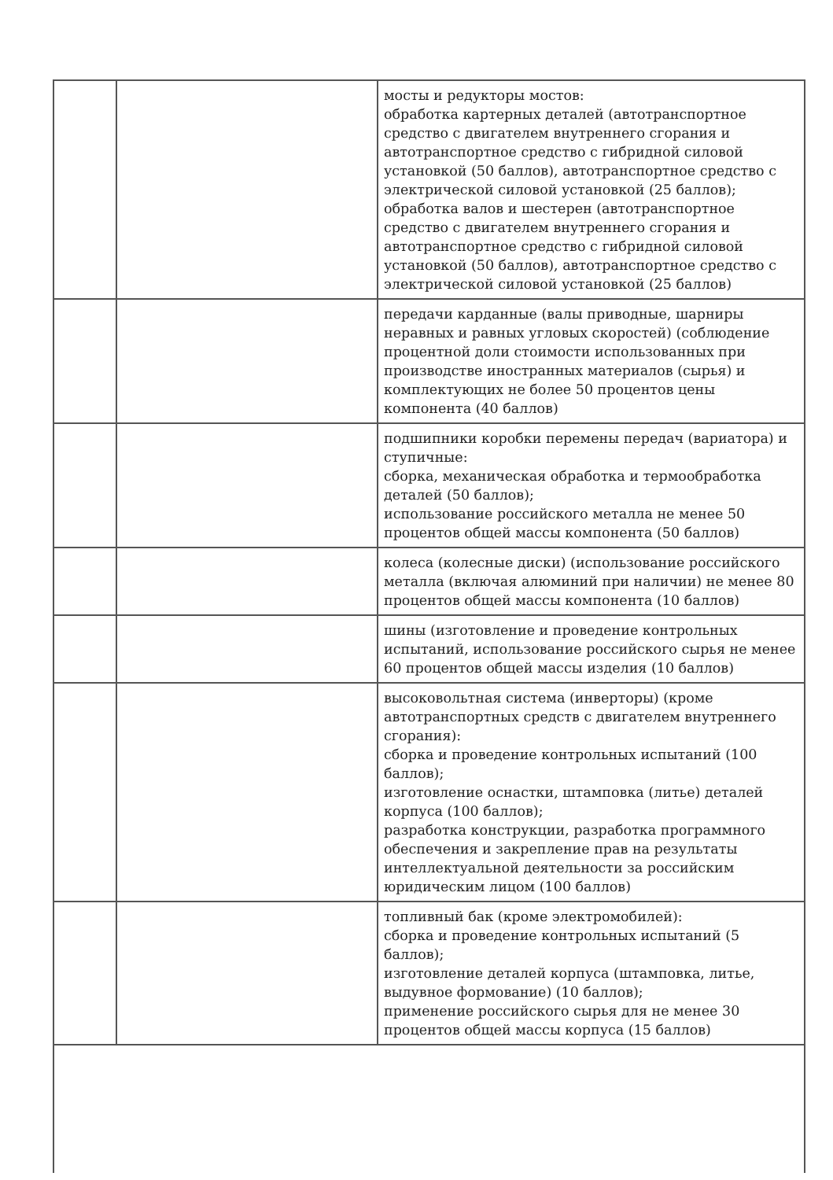| | | мосты и редукторы мостов: обработка картерных деталей (автотранспортное средство с двигателем внутреннего сгорания и автотранспортное средство с гибридной силовой установкой (50 баллов), автотранспортное средство с электрической силовой установкой (25 баллов); обработка валов и шестерен (автотранспортное средство с двигателем внутреннего сгорания и автотранспортное средство с гибридной силовой установкой (50 баллов), автотранспортное средство с электрической силовой установкой (25 баллов) |
| | | передачи карданные (валы приводные, шарниры неравных и равных угловых скоростей) (соблюдение процентной доли стоимости использованных при производстве иностранных материалов (сырья) и комплектующих не более 50 процентов цены компонента (40 баллов) |
| | | подшипники коробки перемены передач (вариатора) и ступичные: сборка, механическая обработка и термообработка деталей (50 баллов); использование российского металла не менее 50 процентов общей массы компонента (50 баллов) |
| | | колеса (колесные диски) (использование российского металла (включая алюминий при наличии) не менее 80 процентов общей массы компонента (10 баллов) |
| | | шины (изготовление и проведение контрольных испытаний, использование российского сырья не менее 60 процентов общей массы изделия (10 баллов) |
| | | высоковольтная система (инверторы) (кроме автотранспортных средств с двигателем внутреннего сгорания): сборка и проведение контрольных испытаний (100 баллов); изготовление оснастки, штамповка (литье) деталей корпуса (100 баллов); разработка конструкции, разработка программного обеспечения и закрепление прав на результаты интеллектуальной деятельности за российским юридическим лицом (100 баллов) |
| | | топливный бак (кроме электромобилей): сборка и проведение контрольных испытаний (5 баллов); изготовление деталей корпуса (штамповка, литье, выдувное формование) (10 баллов); применение российского сырья для не менее 30 процентов общей массы корпуса (15 баллов) |